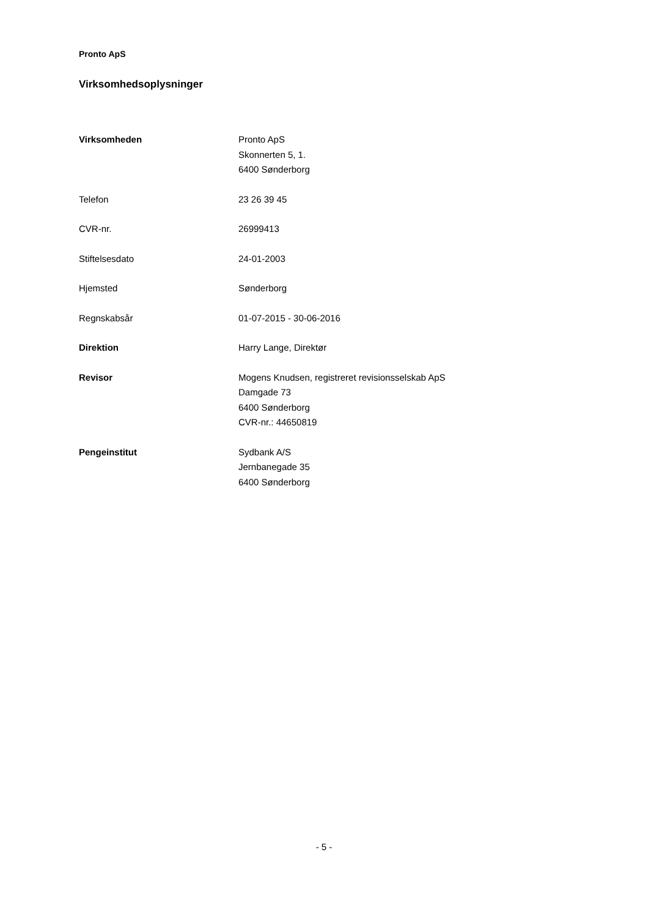Pronto ApS
Virksomhedsoplysninger
| Virksomheden | Pronto ApS Skonnerten 5, 1. 6400 Sønderborg |
| Telefon | 23 26 39 45 |
| CVR-nr. | 26999413 |
| Stiftelsesdato | 24-01-2003 |
| Hjemsted | Sønderborg |
| Regnskabsår | 01-07-2015 - 30-06-2016 |
| Direktion | Harry Lange, Direktør |
| Revisor | Mogens Knudsen, registreret revisionsselskab ApS Damgade 73 6400 Sønderborg CVR-nr.: 44650819 |
| Pengeinstitut | Sydbank A/S Jernbanegade 35 6400 Sønderborg |
- 5 -